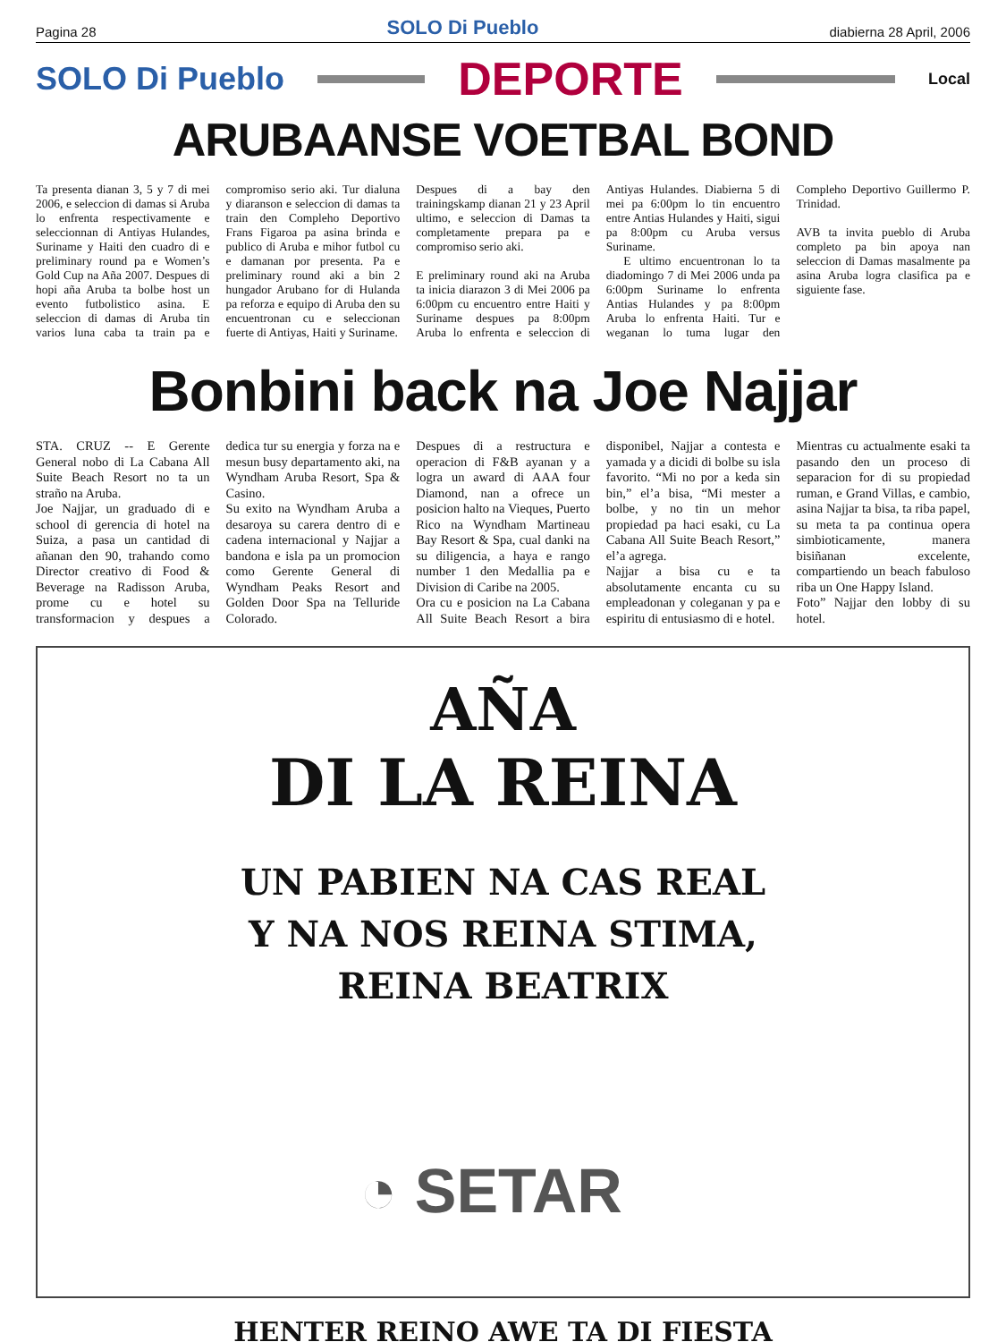Pagina 28 SOLO Di Pueblo diabierna 28 April, 2006
SOLO Di Pueblo
DEPORTE
Local
ARUBAANSE VOETBAL BOND
Ta presenta dianan 3, 5 y 7 di mei 2006, e seleccion di damas si Aruba lo enfrenta respectivamente e seleccionnan di Antiyas Hulandes, Suriname y Haiti den cuadro di e preliminary round pa e Women’s Gold Cup na Aña 2007. Despues di hopi aña Aruba ta bolbe host un evento futbolistico asina. E seleccion di damas di Aruba tin varios luna caba ta train pa e compromiso serio aki. Tur dialuna y diaranson e seleccion di damas ta train den Compleho Deportivo Frans Figaroa pa asina brinda e publico di Aruba e mihor futbol cu e damanan por presenta. Pa e preliminary round aki a bin 2 hungador Arubano for di Hulanda pa reforza e equipo di Aruba den su encuentronan cu e seleccionan fuerte di Antiyas, Haiti y Suriname.
Despues di a bay den trainingskamp dianan 21 y 23 April ultimo, e seleccion di Damas ta completamente prepara pa e compromiso serio aki.
E preliminary round aki na Aruba ta inicia diarazon 3 di Mei 2006 pa 6:00pm cu encuentro entre Haiti y Suriname despues pa 8:00pm Aruba lo enfrenta e seleccion di Antiyas Hulandes. Diabierna 5 di mei pa 6:00pm lo tin encuentro entre Antias Hulandes y Haiti, sigui pa 8:00pm cu Aruba versus Suriname.
E ultimo encuentronan lo ta diadomingo 7 di Mei 2006 unda pa 6:00pm Suriname lo enfrenta Antias Hulandes y pa 8:00pm Aruba lo enfrenta Haiti. Tur e weganan lo tuma lugar den Compleho Deportivo Guillermo P. Trinidad.
AVB ta invita pueblo di Aruba completo pa bin apoya nan seleccion di Damas masalmente pa asina Aruba logra clasifica pa e siguiente fase.
Bonbini back na Joe Najjar
STA. CRUZ -- E Gerente General nobo di La Cabana All Suite Beach Resort no ta un straño na Aruba.
Joe Najjar, un graduado di e school di gerencia di hotel na Suiza, a pasa un cantidad di añanan den 90, trahando como Director creativo di Food & Beverage na Radisson Aruba, prome cu e hotel su transformacion y despues a dedica tur su energia y forza na e mesun busy departamento aki, na Wyndham Aruba Resort, Spa & Casino.
Su exito na Wyndham Aruba a desaroya su carera dentro di e cadena internacional y Najjar a bandona e isla pa un promocion como Gerente General di Wyndham Peaks Resort and Golden Door Spa na Telluride Colorado.
Despues di a restructura e operacion di F&B ayanan y a logra un award di AAA four Diamond, nan a ofrece un posicion halto na Vieques, Puerto Rico na Wyndham Martineau Bay Resort & Spa, cual danki na su diligencia, a haya e rango number 1 den Medallia pa e Division di Caribe na 2005.
Ora cu e posicion na La Cabana All Suite Beach Resort a bira disponibel, Najjar a contesta e yamada y a dicidi di bolbe su isla favorito. “Mi no por a keda sin bin,” el’a bisa, “Mi mester a bolbe, y no tin un mehor propiedad pa haci esaki, cu La Cabana All Suite Beach Resort,” el’a agrega.
Najjar a bisa cu e ta absolutamente encanta cu su empleadonan y coleganan y pa e espiritu di entusiasmo di e hotel.
Mientras cu actualmente esaki ta pasando den un proceso di separacion for di su propiedad ruman, e Grand Villas, e cambio, asina Najjar ta bisa, ta riba papel, su meta ta pa continua opera simbioticamente, manera bisiñanan excelente, compartiendo un beach fabuloso riba un One Happy Island.
Foto” Najjar den lobby di su hotel.
AÑA
DI LA REINA
UN PABIEN NA CAS REAL
Y NA NOS REINA STIMA,
REINA BEATRIX
◔ SETAR
HENTER REINO AWE TA DI FIESTA